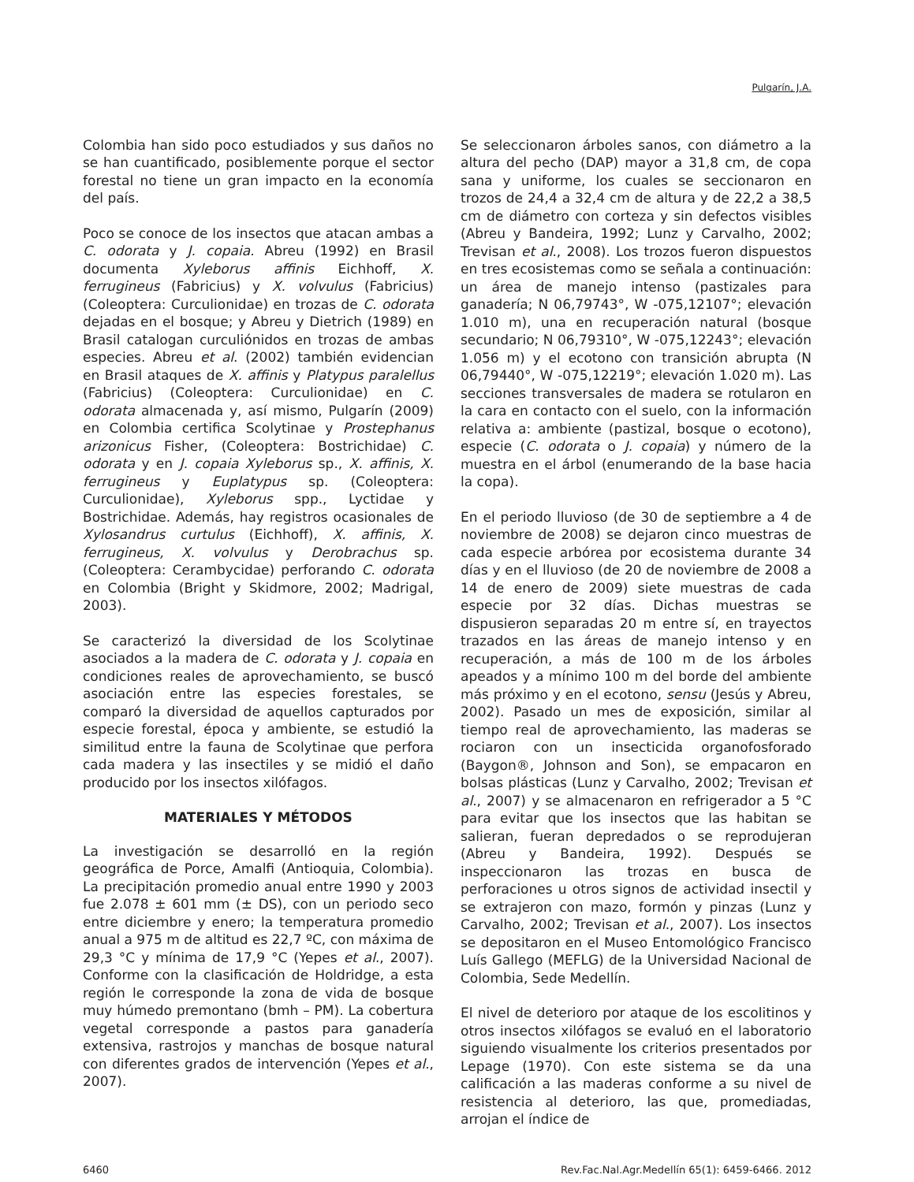Pulgarín, J.A.
Colombia han sido poco estudiados y sus daños no se han cuantificado, posiblemente porque el sector forestal no tiene un gran impacto en la economía del país.
Poco se conoce de los insectos que atacan ambas a C. odorata y J. copaia. Abreu (1992) en Brasil documenta Xyleborus affinis Eichhoff, X. ferrugineus (Fabricius) y X. volvulus (Fabricius) (Coleoptera: Curculionidae) en trozas de C. odorata dejadas en el bosque; y Abreu y Dietrich (1989) en Brasil catalogan curculiónidos en trozas de ambas especies. Abreu et al. (2002) también evidencian en Brasil ataques de X. affinis y Platypus paralellus (Fabricius) (Coleoptera: Curculionidae) en C. odorata almacenada y, así mismo, Pulgarín (2009) en Colombia certifica Scolytinae y Prostephanus arizonicus Fisher, (Coleoptera: Bostrichidae) C. odorata y en J. copaia Xyleborus sp., X. affinis, X. ferrugineus y Euplatypus sp. (Coleoptera: Curculionidae), Xyleborus spp., Lyctidae y Bostrichidae. Además, hay registros ocasionales de Xylosandrus curtulus (Eichhoff), X. affinis, X. ferrugineus, X. volvulus y Derobrachus sp. (Coleoptera: Cerambycidae) perforando C. odorata en Colombia (Bright y Skidmore, 2002; Madrigal, 2003).
Se caracterizó la diversidad de los Scolytinae asociados a la madera de C. odorata y J. copaia en condiciones reales de aprovechamiento, se buscó asociación entre las especies forestales, se comparó la diversidad de aquellos capturados por especie forestal, época y ambiente, se estudió la similitud entre la fauna de Scolytinae que perfora cada madera y las insectiles y se midió el daño producido por los insectos xilófagos.
MATERIALES Y MÉTODOS
La investigación se desarrolló en la región geográfica de Porce, Amalfi (Antioquia, Colombia). La precipitación promedio anual entre 1990 y 2003 fue 2.078 ± 601 mm (± DS), con un periodo seco entre diciembre y enero; la temperatura promedio anual a 975 m de altitud es 22,7 ºC, con máxima de 29,3 °C y mínima de 17,9 °C (Yepes et al., 2007). Conforme con la clasificación de Holdridge, a esta región le corresponde la zona de vida de bosque muy húmedo premontano (bmh – PM). La cobertura vegetal corresponde a pastos para ganadería extensiva, rastrojos y manchas de bosque natural con diferentes grados de intervención (Yepes et al., 2007).
Se seleccionaron árboles sanos, con diámetro a la altura del pecho (DAP) mayor a 31,8 cm, de copa sana y uniforme, los cuales se seccionaron en trozos de 24,4 a 32,4 cm de altura y de 22,2 a 38,5 cm de diámetro con corteza y sin defectos visibles (Abreu y Bandeira, 1992; Lunz y Carvalho, 2002; Trevisan et al., 2008). Los trozos fueron dispuestos en tres ecosistemas como se señala a continuación: un área de manejo intenso (pastizales para ganadería; N 06,79743°, W -075,12107°; elevación 1.010 m), una en recuperación natural (bosque secundario; N 06,79310°, W -075,12243°; elevación 1.056 m) y el ecotono con transición abrupta (N 06,79440°, W -075,12219°; elevación 1.020 m). Las secciones transversales de madera se rotularon en la cara en contacto con el suelo, con la información relativa a: ambiente (pastizal, bosque o ecotono), especie (C. odorata o J. copaia) y número de la muestra en el árbol (enumerando de la base hacia la copa).
En el periodo lluvioso (de 30 de septiembre a 4 de noviembre de 2008) se dejaron cinco muestras de cada especie arbórea por ecosistema durante 34 días y en el lluvioso (de 20 de noviembre de 2008 a 14 de enero de 2009) siete muestras de cada especie por 32 días. Dichas muestras se dispusieron separadas 20 m entre sí, en trayectos trazados en las áreas de manejo intenso y en recuperación, a más de 100 m de los árboles apeados y a mínimo 100 m del borde del ambiente más próximo y en el ecotono, sensu (Jesús y Abreu, 2002). Pasado un mes de exposición, similar al tiempo real de aprovechamiento, las maderas se rociaron con un insecticida organofosforado (Baygon®, Johnson and Son), se empacaron en bolsas plásticas (Lunz y Carvalho, 2002; Trevisan et al., 2007) y se almacenaron en refrigerador a 5 °C para evitar que los insectos que las habitan se salieran, fueran depredados o se reprodujeran (Abreu y Bandeira, 1992). Después se inspeccionaron las trozas en busca de perforaciones u otros signos de actividad insectil y se extrajeron con mazo, formón y pinzas (Lunz y Carvalho, 2002; Trevisan et al., 2007). Los insectos se depositaron en el Museo Entomológico Francisco Luís Gallego (MEFLG) de la Universidad Nacional de Colombia, Sede Medellín.
El nivel de deterioro por ataque de los escolitinos y otros insectos xilófagos se evaluó en el laboratorio siguiendo visualmente los criterios presentados por Lepage (1970). Con este sistema se da una calificación a las maderas conforme a su nivel de resistencia al deterioro, las que, promediadas, arrojan el índice de
6460 Rev.Fac.Nal.Agr.Medellín 65(1): 6459-6466. 2012